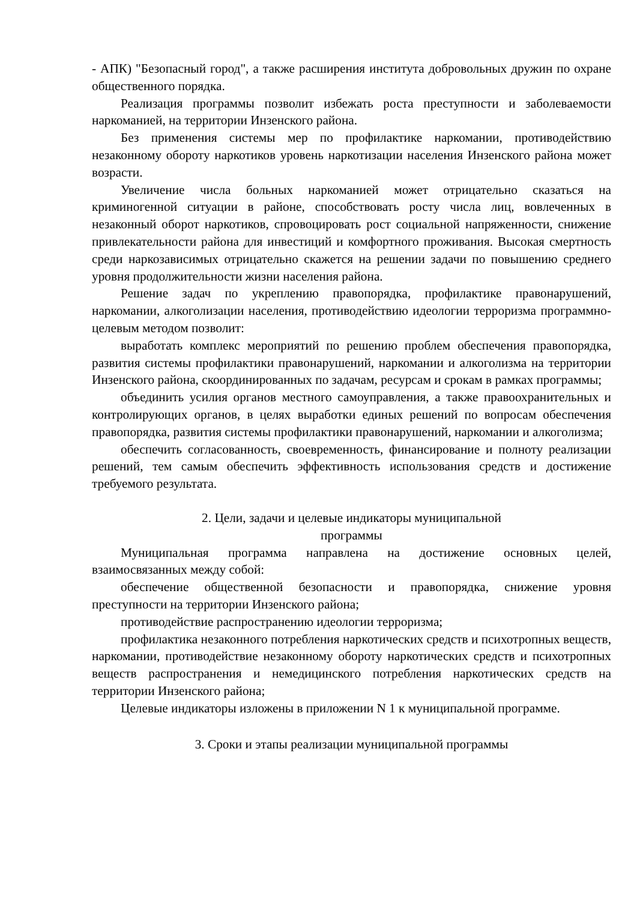- АПК) "Безопасный город", а также расширения института добровольных дружин по охране общественного порядка.
Реализация программы позволит избежать роста преступности и заболеваемости наркоманией, на территории Инзенского района.
Без применения системы мер по профилактике наркомании, противодействию незаконному обороту наркотиков уровень наркотизации населения Инзенского района может возрасти.
Увеличение числа больных наркоманией может отрицательно сказаться на криминогенной ситуации в районе, способствовать росту числа лиц, вовлеченных в незаконный оборот наркотиков, спровоцировать рост социальной напряженности, снижение привлекательности района для инвестиций и комфортного проживания. Высокая смертность среди наркозависимых отрицательно скажется на решении задачи по повышению среднего уровня продолжительности жизни населения района.
Решение задач по укреплению правопорядка, профилактике правонарушений, наркомании, алкоголизации населения, противодействию идеологии терроризма программно-целевым методом позволит:
выработать комплекс мероприятий по решению проблем обеспечения правопорядка, развития системы профилактики правонарушений, наркомании и алкоголизма на территории Инзенского района, скоординированных по задачам, ресурсам и срокам в рамках программы;
объединить усилия органов местного самоуправления, а также правоохранительных и контролирующих органов, в целях выработки единых решений по вопросам обеспечения правопорядка, развития системы профилактики правонарушений, наркомании и алкоголизма;
обеспечить согласованность, своевременность, финансирование и полноту реализации решений, тем самым обеспечить эффективность использования средств и достижение требуемого результата.
2. Цели, задачи и целевые индикаторы муниципальной
программы
Муниципальная программа направлена на достижение основных целей, взаимосвязанных между собой:
обеспечение общественной безопасности и правопорядка, снижение уровня преступности на территории Инзенского района;
противодействие распространению идеологии терроризма;
профилактика незаконного потребления наркотических средств и психотропных веществ, наркомании, противодействие незаконному обороту наркотических средств и психотропных веществ распространения и немедицинского потребления наркотических средств на территории Инзенского района;
Целевые индикаторы изложены в приложении N 1 к муниципальной программе.
3. Сроки и этапы реализации муниципальной программы